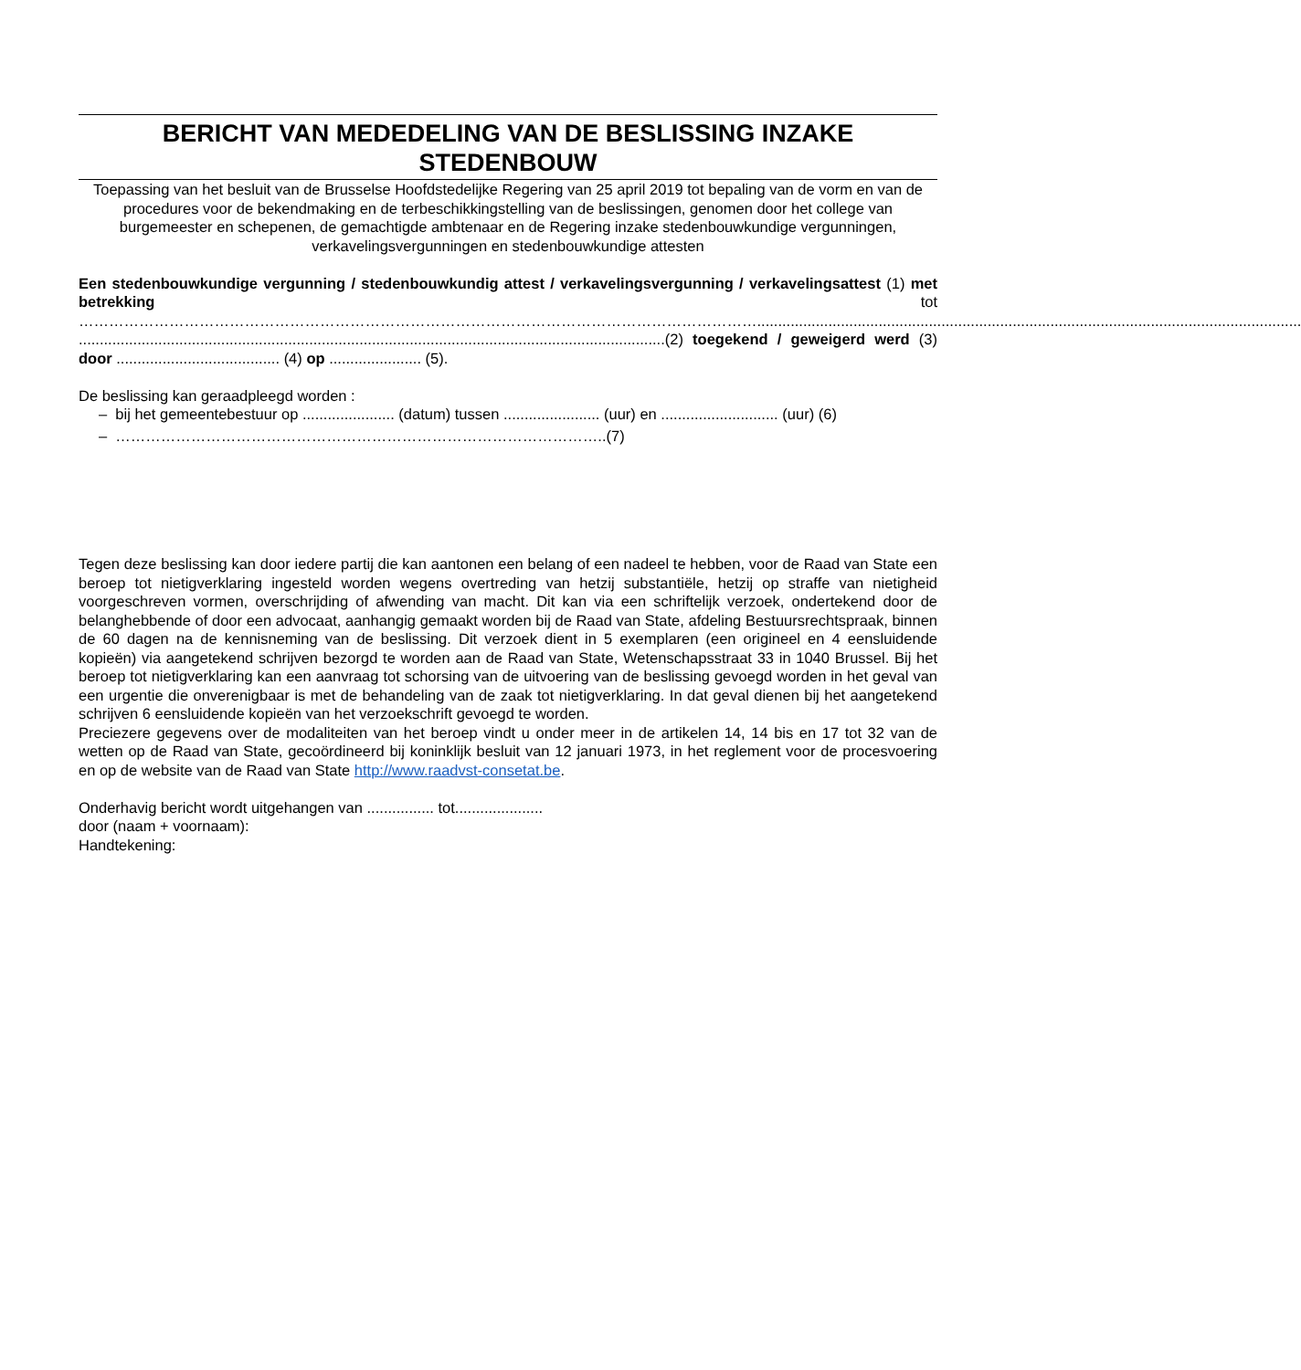BERICHT VAN MEDEDELING VAN DE BESLISSING INZAKE STEDENBOUW
Toepassing van het besluit van de Brusselse Hoofdstedelijke Regering van 25 april 2019 tot bepaling van de vorm en van de procedures voor de bekendmaking en de terbeschikkingstelling van de beslissingen, genomen door het college van burgemeester en schepenen, de gemachtigde ambtenaar en de Regering inzake stedenbouwkundige vergunningen, verkavelingsvergunningen en stedenbouwkundige attesten
Een stedenbouwkundige vergunning / stedenbouwkundig attest / verkavelingsvergunning / verkavelingsattest (1) met betrekking tot ……………………………………………………………………………………………………………………….................................................................................................................................. ............................................................................................................................................(2) toegekend / geweigerd werd (3) door ....................................... (4) op ...................... (5).
De beslissing kan geraadpleegd worden :
– bij het gemeentebestuur op ...................... (datum) tussen ....................... (uur) en ............................ (uur) (6)
– ……………………………………………………………………………………..(7)
Tegen deze beslissing kan door iedere partij die kan aantonen een belang of een nadeel te hebben, voor de Raad van State een beroep tot nietigverklaring ingesteld worden wegens overtreding van hetzij substantiële, hetzij op straffe van nietigheid voorgeschreven vormen, overschrijding of afwending van macht. Dit kan via een schriftelijk verzoek, ondertekend door de belanghebbende of door een advocaat, aanhangig gemaakt worden bij de Raad van State, afdeling Bestuursrechtspraak, binnen de 60 dagen na de kennisneming van de beslissing. Dit verzoek dient in 5 exemplaren (een origineel en 4 eensluidende kopieën) via aangetekend schrijven bezorgd te worden aan de Raad van State, Wetenschapsstraat 33 in 1040 Brussel. Bij het beroep tot nietigverklaring kan een aanvraag tot schorsing van de uitvoering van de beslissing gevoegd worden in het geval van een urgentie die onverenigbaar is met de behandeling van de zaak tot nietigverklaring. In dat geval dienen bij het aangetekend schrijven 6 eensluidende kopieën van het verzoekschrift gevoegd te worden.
Preciezere gegevens over de modaliteiten van het beroep vindt u onder meer in de artikelen 14, 14 bis en 17 tot 32 van de wetten op de Raad van State, gecoördineerd bij koninklijk besluit van 12 januari 1973, in het reglement voor de procesvoering en op de website van de Raad van State http://www.raadvst-consetat.be.
Onderhavig bericht wordt uitgehangen van ................ tot.....................
door (naam + voornaam):
Handtekening: